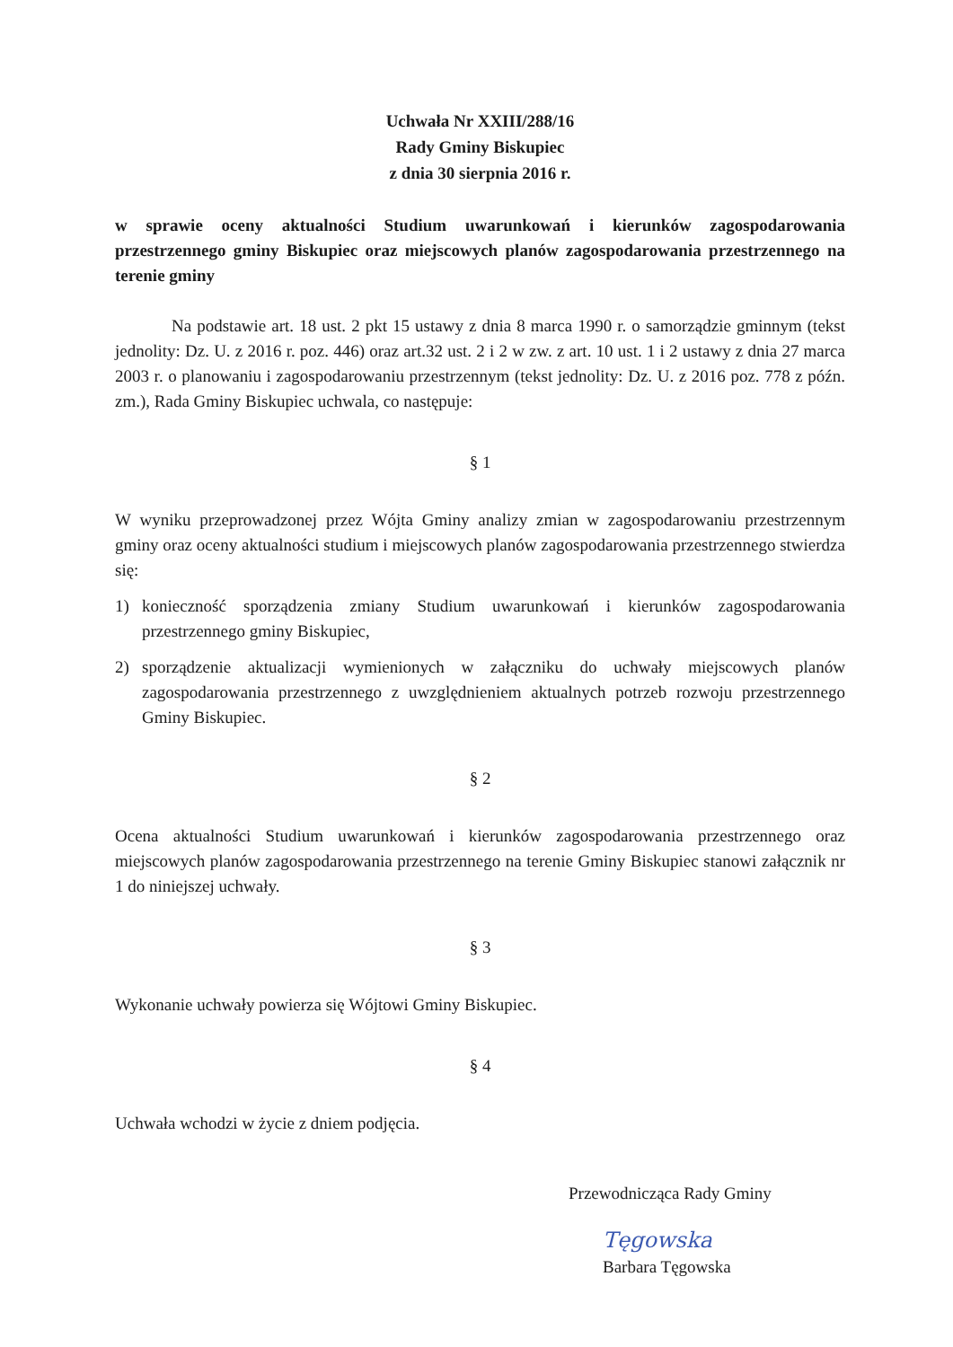Uchwała Nr XXIII/288/16
Rady Gminy Biskupiec
z dnia 30 sierpnia 2016 r.
w sprawie oceny aktualności Studium uwarunkowań i kierunków zagospodarowania przestrzennego gminy Biskupiec oraz miejscowych planów zagospodarowania przestrzennego na terenie gminy
Na podstawie art. 18 ust. 2 pkt 15 ustawy z dnia 8 marca 1990 r. o samorządzie gminnym (tekst jednolity: Dz. U. z 2016 r. poz. 446) oraz art.32 ust. 2 i 2 w zw. z art. 10 ust. 1 i 2 ustawy z dnia 27 marca 2003 r. o planowaniu i zagospodarowaniu przestrzennym (tekst jednolity: Dz. U. z 2016 poz. 778 z późn. zm.), Rada Gminy Biskupiec uchwala, co następuje:
§ 1
W wyniku przeprowadzonej przez Wójta Gminy analizy zmian w zagospodarowaniu przestrzennym gminy oraz oceny aktualności studium i miejscowych planów zagospodarowania przestrzennego stwierdza się:
1) konieczność sporządzenia zmiany Studium uwarunkowań i kierunków zagospodarowania przestrzennego gminy Biskupiec,
2) sporządzenie aktualizacji wymienionych w załączniku do uchwały miejscowych planów zagospodarowania przestrzennego z uwzględnieniem aktualnych potrzeb rozwoju przestrzennego Gminy Biskupiec.
§ 2
Ocena aktualności Studium uwarunkowań i kierunków zagospodarowania przestrzennego oraz miejscowych planów zagospodarowania przestrzennego na terenie Gminy Biskupiec stanowi załącznik nr 1 do niniejszej uchwały.
§ 3
Wykonanie uchwały powierza się Wójtowi Gminy Biskupiec.
§ 4
Uchwała wchodzi w życie z dniem podjęcia.
Przewodnicząca Rady Gminy
Tęgowska
Barbara Tęgowska